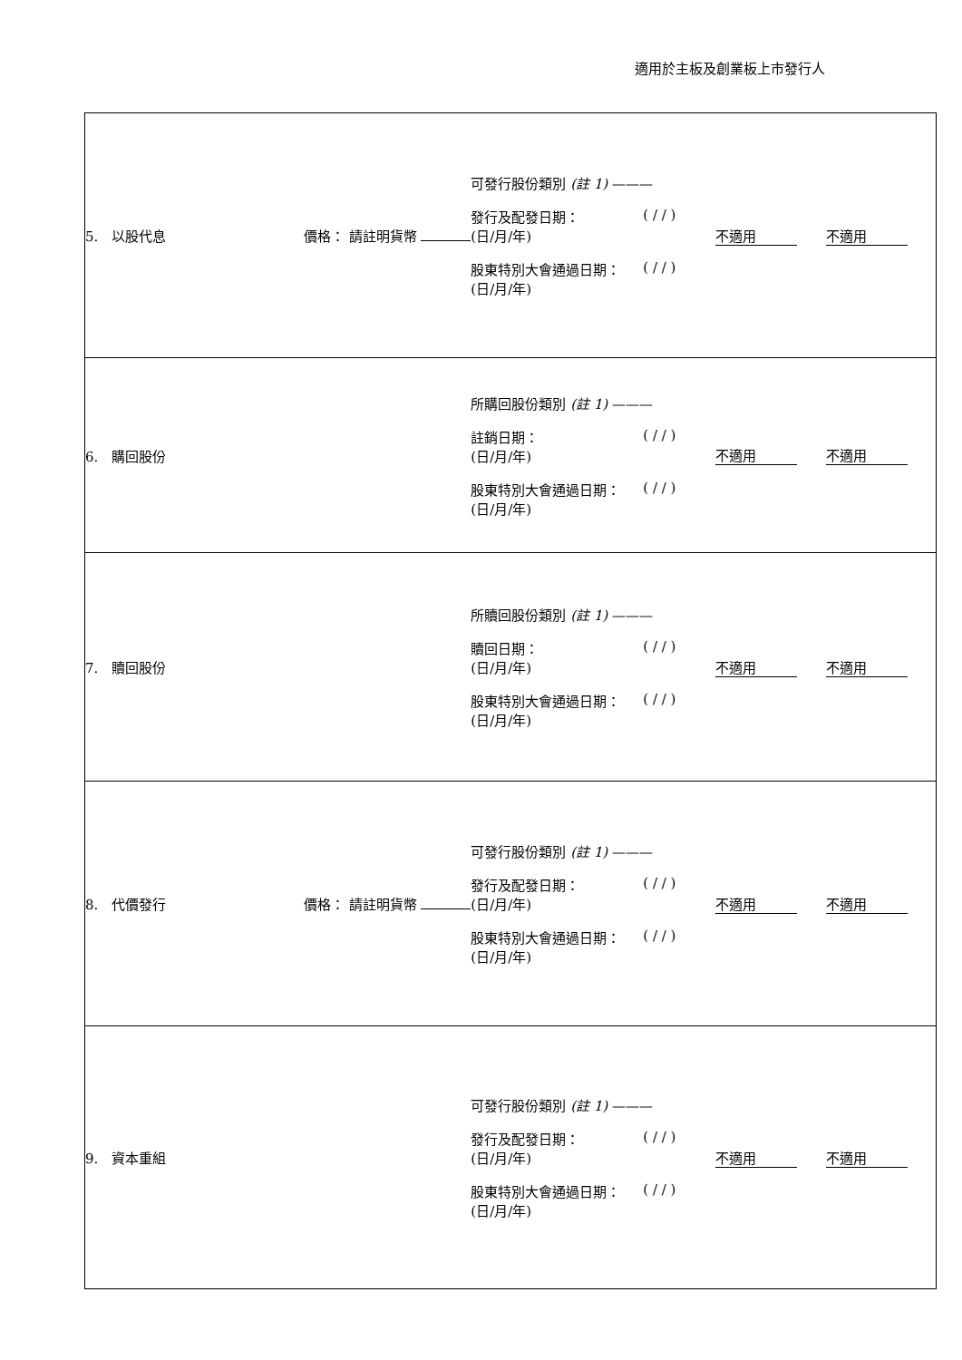適用於主板及創業板上市發行人
| 5. 以股代息 | 價格： 請註明貨幣 | 可發行股份類別 (註 1) ——— 發行及配發日期： (日/月/年) ( / / ) 股東特別大會通過日期： (日/月/年) ( / / ) | 不適用 | 不適用 |
| 6. 購回股份 | | 所購回股份類別 (註 1) ——— 註銷日期： (日/月/年) ( / / ) 股東特別大會通過日期： (日/月/年) ( / / ) | 不適用 | 不適用 |
| 7. 贖回股份 | | 所贖回股份類別 (註 1) ——— 贖回日期： (日/月/年) ( / / ) 股東特別大會通過日期： (日/月/年) ( / / ) | 不適用 | 不適用 |
| 8. 代價發行 | 價格： 請註明貨幣 | 可發行股份類別 (註 1) ——— 發行及配發日期： (日/月/年) ( / / ) 股東特別大會通過日期： (日/月/年) ( / / ) | 不適用 | 不適用 |
| 9. 資本重組 | | 可發行股份類別 (註 1) ——— 發行及配發日期： (日/月/年) ( / / ) 股東特別大會通過日期： (日/月/年) ( / / ) | 不適用 | 不適用 |